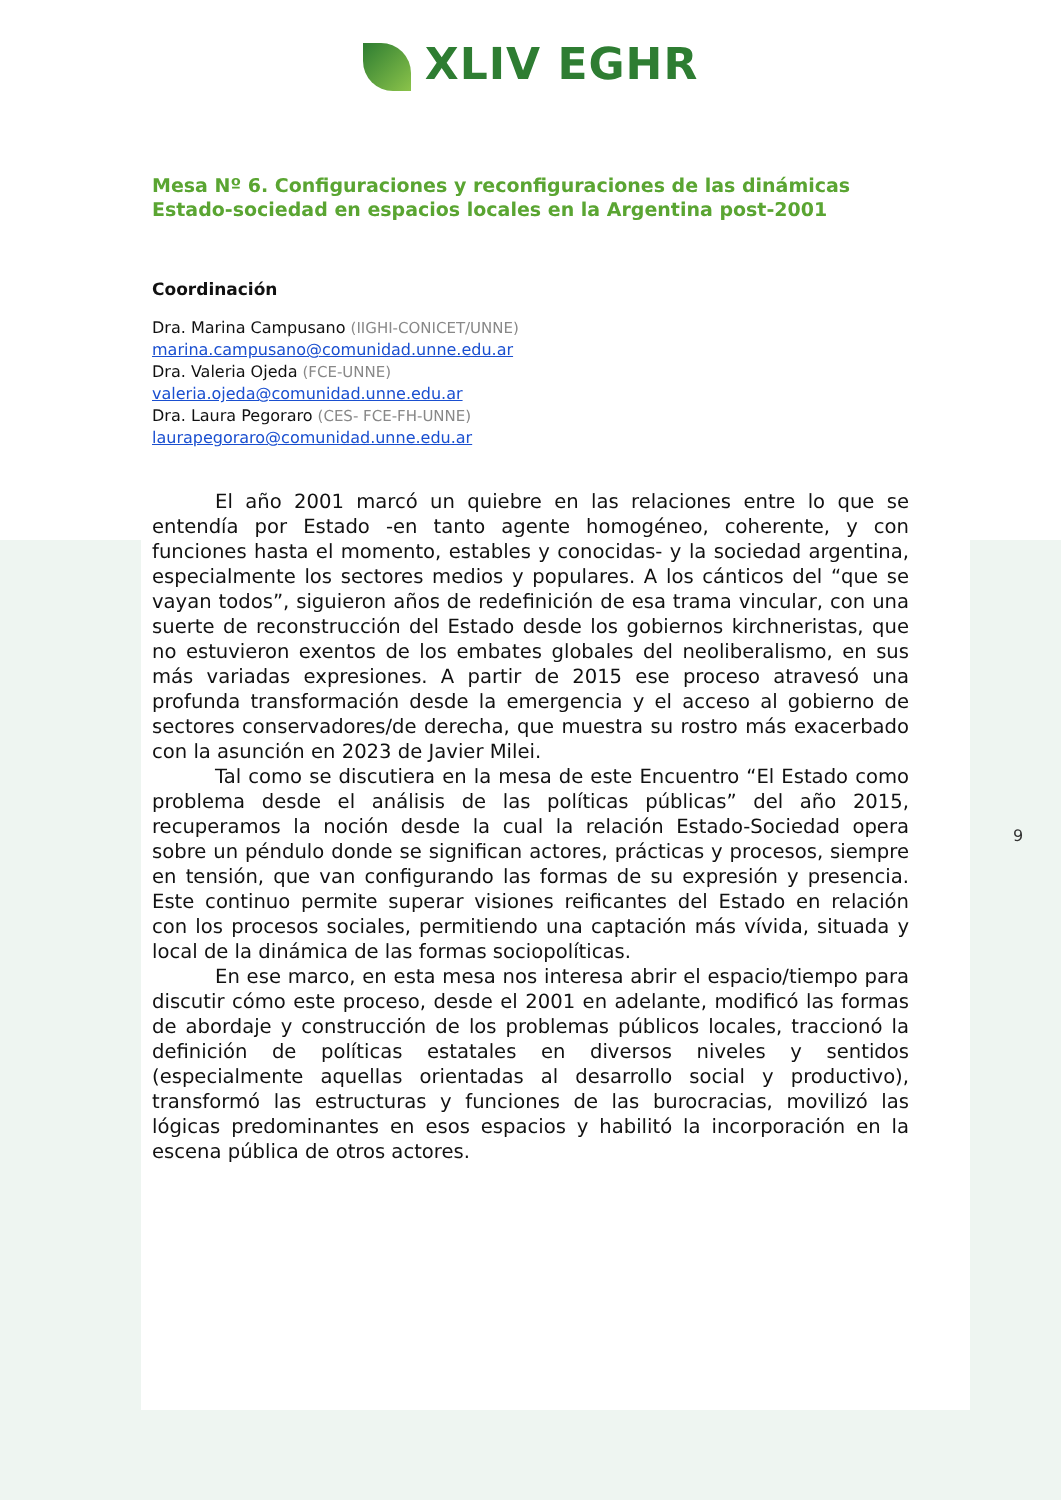9
XLIV EGHR
Mesa Nº 6. Configuraciones y reconfiguraciones de las dinámicas Estado-sociedad en espacios locales en la Argentina post-2001
Coordinación
Dra. Marina Campusano (IIGHI-CONICET/UNNE)
marina.campusano@comunidad.unne.edu.ar
Dra. Valeria Ojeda (FCE-UNNE)
valeria.ojeda@comunidad.unne.edu.ar
Dra. Laura Pegoraro (CES- FCE-FH-UNNE)
laurapegoraro@comunidad.unne.edu.ar
El año 2001 marcó un quiebre en las relaciones entre lo que se entendía por Estado -en tanto agente homogéneo, coherente, y con funciones hasta el momento, estables y conocidas- y la sociedad argentina, especialmente los sectores medios y populares. A los cánticos del “que se vayan todos”, siguieron años de redefinición de esa trama vincular, con una suerte de reconstrucción del Estado desde los gobiernos kirchneristas, que no estuvieron exentos de los embates globales del neoliberalismo, en sus más variadas expresiones. A partir de 2015 ese proceso atravesó una profunda transformación desde la emergencia y el acceso al gobierno de sectores conservadores/de derecha, que muestra su rostro más exacerbado con la asunción en 2023 de Javier Milei.
Tal como se discutiera en la mesa de este Encuentro “El Estado como problema desde el análisis de las políticas públicas” del año 2015, recuperamos la noción desde la cual la relación Estado-Sociedad opera sobre un péndulo donde se significan actores, prácticas y procesos, siempre en tensión, que van configurando las formas de su expresión y presencia. Este continuo permite superar visiones reificantes del Estado en relación con los procesos sociales, permitiendo una captación más vívida, situada y local de la dinámica de las formas sociopolíticas.
En ese marco, en esta mesa nos interesa abrir el espacio/tiempo para discutir cómo este proceso, desde el 2001 en adelante, modificó las formas de abordaje y construcción de los problemas públicos locales, traccionó la definición de políticas estatales en diversos niveles y sentidos (especialmente aquellas orientadas al desarrollo social y productivo), transformó las estructuras y funciones de las burocracias, movilizó las lógicas predominantes en esos espacios y habilitó la incorporación en la escena pública de otros actores.